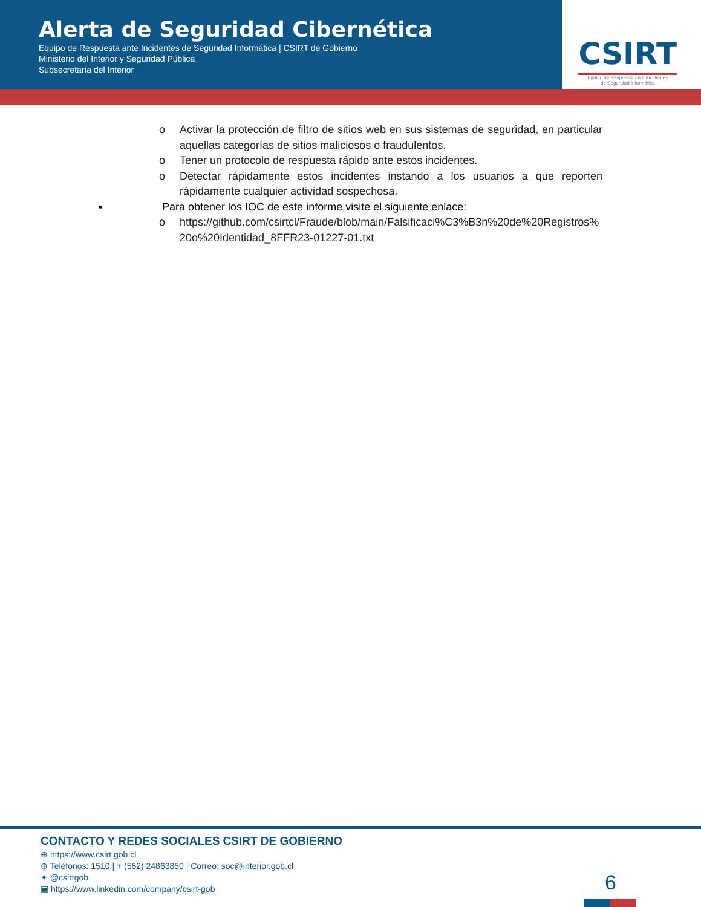Alerta de Seguridad Cibernética
Equipo de Respuesta ante Incidentes de Seguridad Informática | CSIRT de Gobierno
Ministerio del Interior y Seguridad Pública
Subsecretaría del Interior
CSIRT
Equipo de Respuesta ante Incidentes
de Seguridad Informática
o Activar la protección de filtro de sitios web en sus sistemas de seguridad, en particular aquellas categorías de sitios maliciosos o fraudulentos.
o Tener un protocolo de respuesta rápido ante estos incidentes.
o Detectar rápidamente estos incidentes instando a los usuarios a que reporten rápidamente cualquier actividad sospechosa.
▪ Para obtener los IOC de este informe visite el siguiente enlace:
o https://github.com/csirtcl/Fraude/blob/main/Falsificaci%C3%B3n%20de%20Registros%20o%20Identidad_8FFR23-01227-01.txt
CONTACTO Y REDES SOCIALES CSIRT DE GOBIERNO
⊕ https://www.csirt.gob.cl
⊕ Teléfonos: 1510 | + (562) 24863850 | Correo: soc@interior.gob.cl
✦ @csirtgob
▣ https://www.linkedin.com/company/csirt-gob
6